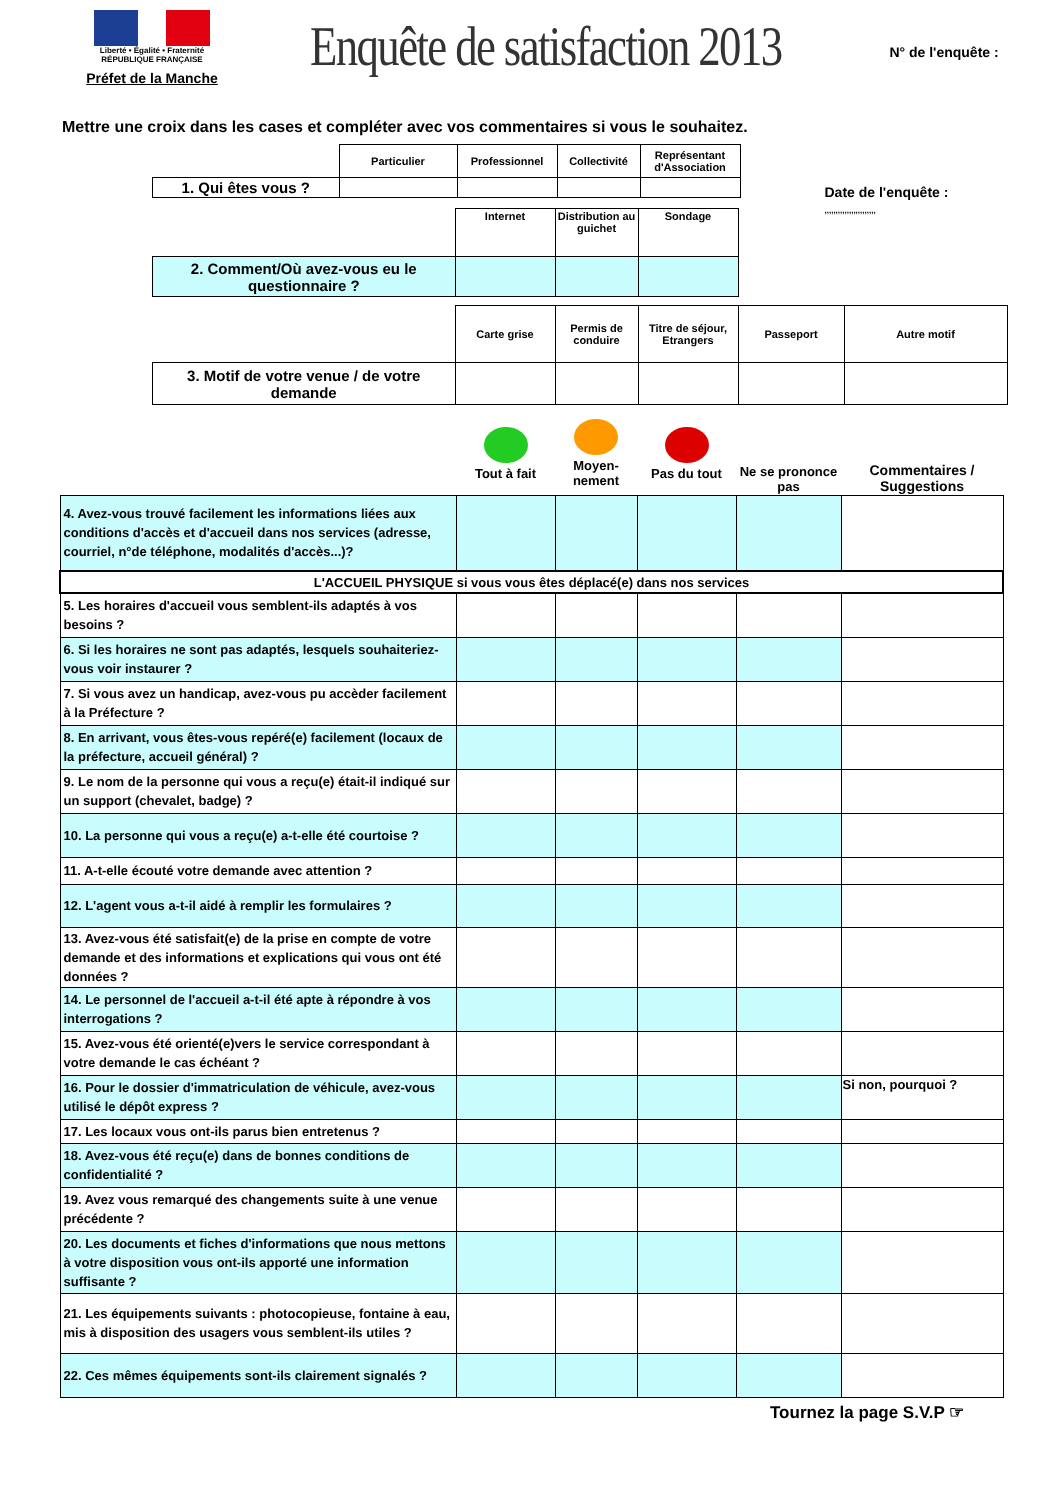Liberté • Égalité • Fraternité
RÉPUBLIQUE FRANÇAISE
Préfet de la Manche
Enquête de satisfaction 2013
N° de l'enquête :
Mettre une croix dans les cases et compléter avec vos commentaires si vous le souhaitez.
| | Particulier | Professionnel | Collectivité | Représentant d'Association |
| 1. Qui êtes vous ? | | | | |
| | Internet | Distribution au guichet | Sondage |
| 2. Comment/Où avez-vous eu le questionnaire ? | | | |
Date de l'enquête :
,,,,,,,,,,,,,,,,,,,,,,,
| | Carte grise | Permis de conduire | Titre de séjour, Etrangers | Passeport | Autre motif |
| 3. Motif de votre venue / de votre demande | | | | | |
| | Tout à fait | Moyen- nement | Pas du tout | Ne se prononce pas | Commentaires / Suggestions |
| 4. Avez-vous trouvé facilement les informations liées aux conditions d'accès et d'accueil dans nos services (adresse, courriel, n°de téléphone, modalités d'accès...)? | | | | | |
| L'ACCUEIL PHYSIQUE si vous vous êtes déplacé(e) dans nos services | | | | | |
| 5. Les horaires d'accueil vous semblent-ils adaptés à vos besoins ? | | | | | |
| 6. Si les horaires ne sont pas adaptés, lesquels souhaiteriez-vous voir instaurer ? | | | | | |
| 7. Si vous avez un handicap, avez-vous pu accèder facilement à la Préfecture ? | | | | | |
| 8. En arrivant, vous êtes-vous repéré(e) facilement (locaux de la préfecture, accueil général) ? | | | | | |
| 9. Le nom de la personne qui vous a reçu(e) était-il indiqué sur un support (chevalet, badge) ? | | | | | |
| 10. La personne qui vous a reçu(e) a-t-elle été courtoise ? | | | | | |
| 11. A-t-elle écouté votre demande avec attention ? | | | | | |
| 12. L'agent vous a-t-il aidé à remplir les formulaires ? | | | | | |
| 13. Avez-vous été satisfait(e) de la prise en compte de votre demande et des informations et explications qui vous ont été données ? | | | | | |
| 14. Le personnel de l'accueil a-t-il été apte à répondre à vos interrogations ? | | | | | |
| 15. Avez-vous été orienté(e)vers le service correspondant à votre demande le cas échéant ? | | | | | |
| 16. Pour le dossier d'immatriculation de véhicule, avez-vous utilisé le dépôt express ? | | | | | Si non, pourquoi ? |
| 17. Les locaux vous ont-ils parus bien entretenus ? | | | | | |
| 18. Avez-vous été reçu(e) dans de bonnes conditions de confidentialité ? | | | | | |
| 19. Avez vous remarqué des changements suite à une venue précédente ? | | | | | |
| 20. Les documents et fiches d'informations que nous mettons à votre disposition vous ont-ils apporté une information suffisante ? | | | | | |
| 21. Les équipements suivants : photocopieuse, fontaine à eau, mis à disposition des usagers vous semblent-ils utiles ? | | | | | |
| 22. Ces mêmes équipements sont-ils clairement signalés ? | | | | | |
Tournez la page S.V.P ☞